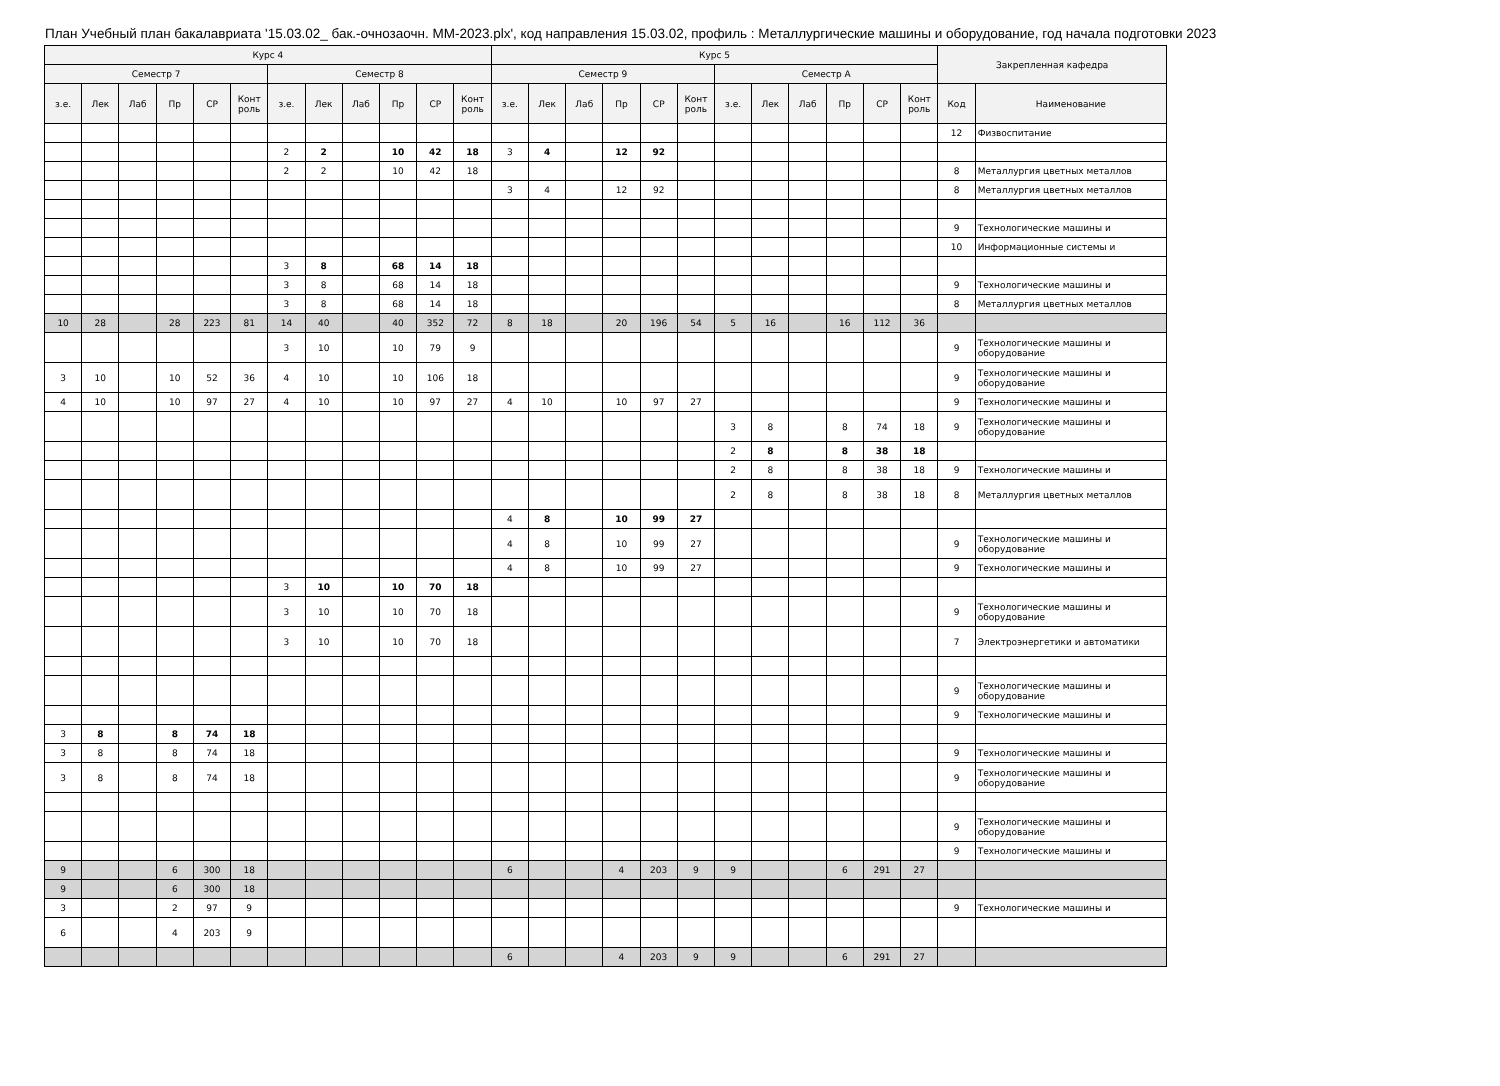План Учебный план бакалавриата '15.03.02_ бак.-очнозаочн. ММ-2023.plx', код направления 15.03.02, профиль : Металлургические машины и оборудование, год начала подготовки 2023
| Курс 4 | | | | | | | | | | | | Курс 5 | | | | | | | | | | | | Закрепленная кафедра | |
| --- | --- | --- | --- | --- | --- | --- | --- | --- | --- | --- | --- | --- | --- | --- | --- | --- | --- | --- | --- | --- | --- | --- | --- | --- | --- |
| Семестр 7 | | | | | | Семестр 8 | | | | | | Семестр 9 | | | | | | Семестр A | | | | | | | |
| з.е. | Лек | Лаб | Пр | СР | Конт роль | з.е. | Лек | Лаб | Пр | СР | Конт роль | з.е. | Лек | Лаб | Пр | СР | Конт роль | з.е. | Лек | Лаб | Пр | СР | Конт роль | Код | Наименование |
| | | | | | | | | | | | | | | | | | | | | | | | | 12 | Физвоспитание |
| | | | | | | 2 | 2 | | 10 | 42 | 18 | 3 | 4 | | 12 | 92 | | | | | | | | | |
| | | | | | | 2 | 2 | | 10 | 42 | 18 | | | | | | | | | | | | | 8 | Металлургия цветных металлов |
| | | | | | | | | | | | | 3 | 4 | | 12 | 92 | | | | | | | | 8 | Металлургия цветных металлов |
| | | | | | | | | | | | | | | | | | | | | | | | | 9 | Технологические машины и |
| | | | | | | | | | | | | | | | | | | | | | | | | 10 | Информационные системы и |
| | | | | | | 3 | 8 | | 68 | 14 | 18 | | | | | | | | | | | | | | |
| | | | | | | 3 | 8 | | 68 | 14 | 18 | | | | | | | | | | | | | 9 | Технологические машины и |
| | | | | | | 3 | 8 | | 68 | 14 | 18 | | | | | | | | | | | | | 8 | Металлургия цветных металлов |
| 10 | 28 | | 28 | 223 | 81 | 14 | 40 | | 40 | 352 | 72 | 8 | 18 | | 20 | 196 | 54 | 5 | 16 | | 16 | 112 | 36 | | |
| | | | | | | 3 | 10 | | 10 | 79 | 9 | | | | | | | | | | | | | 9 | Технологические машины и оборудование |
| 3 | 10 | | 10 | 52 | 36 | 4 | 10 | | 10 | 106 | 18 | | | | | | | | | | | | | 9 | Технологические машины и оборудование |
| 4 | 10 | | 10 | 97 | 27 | 4 | 10 | | 10 | 97 | 27 | 4 | 10 | | 10 | 97 | 27 | | | | | | | 9 | Технологические машины и |
| | | | | | | | | | | | | | | | | | | 3 | 8 | | 8 | 74 | 18 | 9 | Технологические машины и оборудование |
| | | | | | | | | | | | | | | | | | | 2 | 8 | | 8 | 38 | 18 | | |
| | | | | | | | | | | | | | | | | | | 2 | 8 | | 8 | 38 | 18 | 9 | Технологические машины и |
| | | | | | | | | | | | | | | | | | | 2 | 8 | | 8 | 38 | 18 | 8 | Металлургия цветных металлов |
| | | | | | | | | | | | | 4 | 8 | | 10 | 99 | 27 | | | | | | | | |
| | | | | | | | | | | | | 4 | 8 | | 10 | 99 | 27 | | | | | | | 9 | Технологические машины и оборудование |
| | | | | | | | | | | | | 4 | 8 | | 10 | 99 | 27 | | | | | | | 9 | Технологические машины и |
| | | | | | | 3 | 10 | | 10 | 70 | 18 | | | | | | | | | | | | | | |
| | | | | | | 3 | 10 | | 10 | 70 | 18 | | | | | | | | | | | | | 9 | Технологические машины и оборудование |
| | | | | | | 3 | 10 | | 10 | 70 | 18 | | | | | | | | | | | | | 7 | Электроэнергетики и автоматики |
| | | | | | | | | | | | | | | | | | | | | | | | | 9 | Технологические машины и оборудование |
| | | | | | | | | | | | | | | | | | | | | | | | | 9 | Технологические машины и |
| 3 | 8 | | 8 | 74 | 18 | | | | | | | | | | | | | | | | | | | | |
| 3 | 8 | | 8 | 74 | 18 | | | | | | | | | | | | | | | | | | | 9 | Технологические машины и |
| 3 | 8 | | 8 | 74 | 18 | | | | | | | | | | | | | | | | | | | 9 | Технологические машины и оборудование |
| | | | | | | | | | | | | | | | | | | | | | | | | 9 | Технологические машины и оборудование |
| | | | | | | | | | | | | | | | | | | | | | | | | 9 | Технологические машины и |
| 9 | | | 6 | 300 | 18 | | | | | | | 6 | | | 4 | 203 | 9 | 9 | | | 6 | 291 | 27 | | |
| 9 | | | 6 | 300 | 18 | | | | | | | | | | | | | | | | | | | | |
| 3 | | | 2 | 97 | 9 | | | | | | | | | | | | | | | | | | | 9 | Технологические машины и |
| 6 | | | 4 | 203 | 9 | | | | | | | | | | | | | | | | | | | | |
| | | | | | | | | | | | | 6 | | | 4 | 203 | 9 | 9 | | | 6 | 291 | 27 | | |